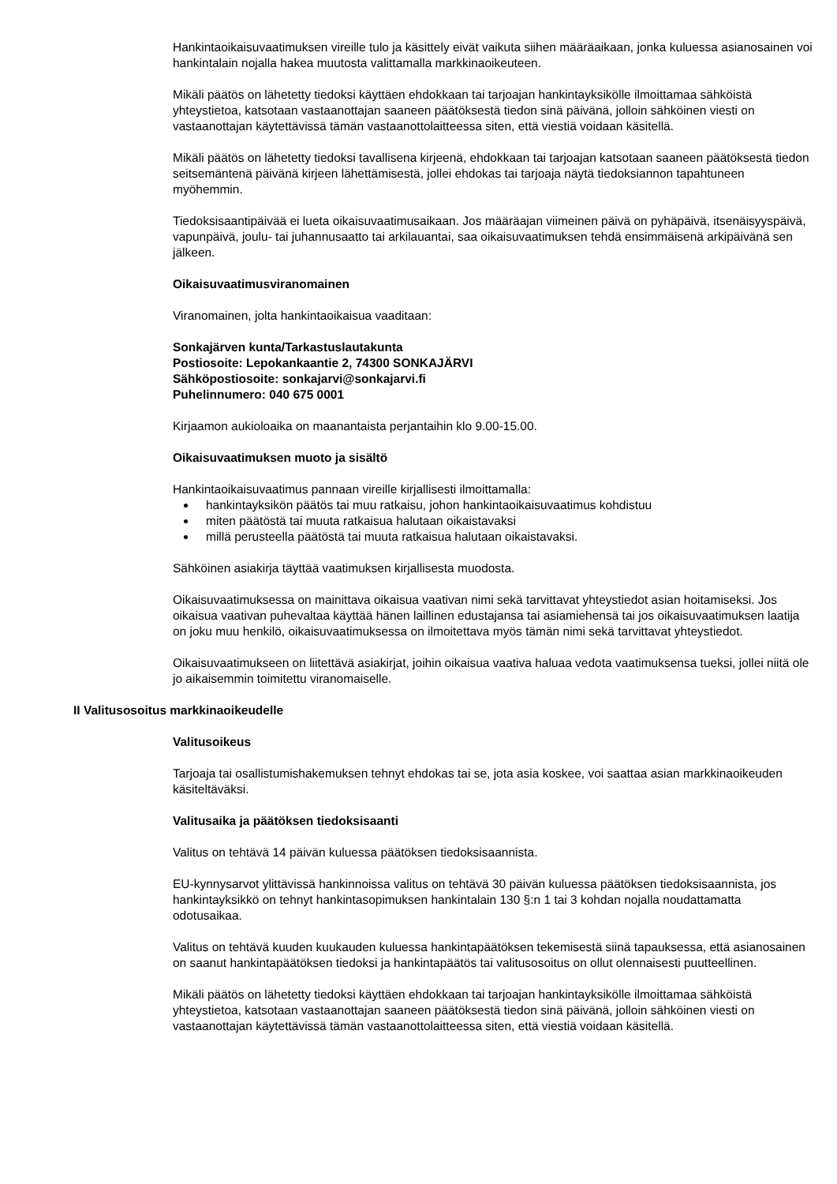Hankintaoikaisuvaatimuksen vireille tulo ja käsittely eivät vaikuta siihen määräaikaan, jonka kuluessa asianosainen voi hankintalain nojalla hakea muutosta valittamalla markkinaoikeuteen.
Mikäli päätös on lähetetty tiedoksi käyttäen ehdokkaan tai tarjoajan hankintayksikölle ilmoittamaa sähköistä yhteystietoa, katsotaan vastaanottajan saaneen päätöksestä tiedon sinä päivänä, jolloin sähköinen viesti on vastaanottajan käytettävissä tämän vastaanottolaitteessa siten, että viestiä voidaan käsitellä.
Mikäli päätös on lähetetty tiedoksi tavallisena kirjeenä, ehdokkaan tai tarjoajan katsotaan saaneen päätöksestä tiedon seitsemäntenä päivänä kirjeen lähettämisestä, jollei ehdokas tai tarjoaja näytä tiedoksiannon tapahtuneen myöhemmin.
Tiedoksisaantipäivää ei lueta oikaisuvaatimusaikaan. Jos määräajan viimeinen päivä on pyhäpäivä, itsenäisyyspäivä, vapunpäivä, joulu- tai juhannusaatto tai arkilauantai, saa oikaisuvaatimuksen tehdä ensimmäisenä arkipäivänä sen jälkeen.
Oikaisuvaatimusviranomainen
Viranomainen, jolta hankintaoikaisua vaaditaan:
Sonkajärven kunta/Tarkastuslautakunta
Postiosoite: Lepokankaantie 2, 74300 SONKAJÄRVI
Sähköpostiosoite: sonkajarvi@sonkajarvi.fi
Puhelinnumero: 040 675 0001
Kirjaamon aukioloaika on maanantaista perjantaihin klo 9.00-15.00.
Oikaisuvaatimuksen muoto ja sisältö
Hankintaoikaisuvaatimus pannaan vireille kirjallisesti ilmoittamalla:
hankintayksikön päätös tai muu ratkaisu, johon hankintaoikaisuvaatimus kohdistuu
miten päätöstä tai muuta ratkaisua halutaan oikaistavaksi
millä perusteella päätöstä tai muuta ratkaisua halutaan oikaistavaksi.
Sähköinen asiakirja täyttää vaatimuksen kirjallisesta muodosta.
Oikaisuvaatimuksessa on mainittava oikaisua vaativan nimi sekä tarvittavat yhteystiedot asian hoitamiseksi. Jos oikaisua vaativan puhevaltaa käyttää hänen laillinen edustajansa tai asiamiehensä tai jos oikaisuvaatimuksen laatija on joku muu henkilö, oikaisuvaatimuksessa on ilmoitettava myös tämän nimi sekä tarvittavat yhteystiedot.
Oikaisuvaatimukseen on liitettävä asiakirjat, joihin oikaisua vaativa haluaa vedota vaatimuksensa tueksi, jollei niitä ole jo aikaisemmin toimitettu viranomaiselle.
II Valitusosoitus markkinaoikeudelle
Valitusoikeus
Tarjoaja tai osallistumishakemuksen tehnyt ehdokas tai se, jota asia koskee, voi saattaa asian markkinaoikeuden käsiteltäväksi.
Valitusaika ja päätöksen tiedoksisaanti
Valitus on tehtävä 14 päivän kuluessa päätöksen tiedoksisaannista.
EU-kynnysarvot ylittävissä hankinnoissa valitus on tehtävä 30 päivän kuluessa päätöksen tiedoksisaannista, jos hankintayksikkö on tehnyt hankintasopimuksen hankintalain 130 §:n 1 tai 3 kohdan nojalla noudattamatta odotusaikaa.
Valitus on tehtävä kuuden kuukauden kuluessa hankintapäätöksen tekemisestä siinä tapauksessa, että asianosainen on saanut hankintapäätöksen tiedoksi ja hankintapäätös tai valitusosoitus on ollut olennaisesti puutteellinen.
Mikäli päätös on lähetetty tiedoksi käyttäen ehdokkaan tai tarjoajan hankintayksikölle ilmoittamaa sähköistä yhteystietoa, katsotaan vastaanottajan saaneen päätöksestä tiedon sinä päivänä, jolloin sähköinen viesti on vastaanottajan käytettävissä tämän vastaanottolaitteessa siten, että viestiä voidaan käsitellä.